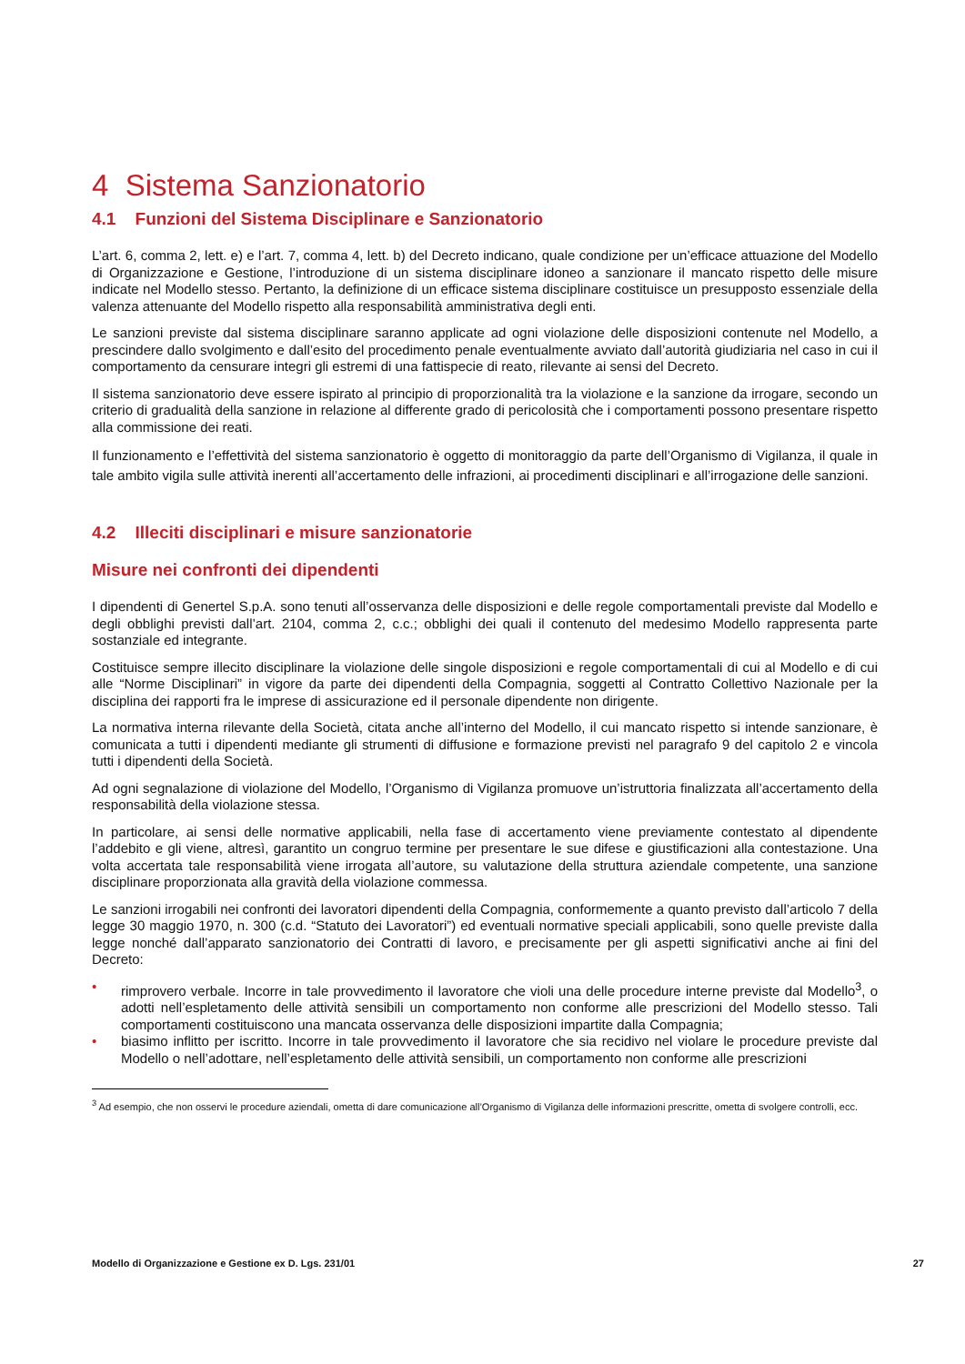4 Sistema Sanzionatorio
4.1 Funzioni del Sistema Disciplinare e Sanzionatorio
L’art. 6, comma 2, lett. e) e l’art. 7, comma 4, lett. b) del Decreto indicano, quale condizione per un’efficace attuazione del Modello di Organizzazione e Gestione, l’introduzione di un sistema disciplinare idoneo a sanzionare il mancato rispetto delle misure indicate nel Modello stesso. Pertanto, la definizione di un efficace sistema disciplinare costituisce un presupposto essenziale della valenza attenuante del Modello rispetto alla responsabilità amministrativa degli enti.
Le sanzioni previste dal sistema disciplinare saranno applicate ad ogni violazione delle disposizioni contenute nel Modello, a prescindere dallo svolgimento e dall’esito del procedimento penale eventualmente avviato dall’autorità giudiziaria nel caso in cui il comportamento da censurare integri gli estremi di una fattispecie di reato, rilevante ai sensi del Decreto.
Il sistema sanzionatorio deve essere ispirato al principio di proporzionalità tra la violazione e la sanzione da irrogare, secondo un criterio di gradualità della sanzione in relazione al differente grado di pericolosità che i comportamenti possono presentare rispetto alla commissione dei reati.
Il funzionamento e l’effettività del sistema sanzionatorio è oggetto di monitoraggio da parte dell’Organismo di Vigilanza, il quale in tale ambito vigila sulle attività inerenti all’accertamento delle infrazioni, ai procedimenti disciplinari e all’irrogazione delle sanzioni.
4.2 Illeciti disciplinari e misure sanzionatorie
Misure nei confronti dei dipendenti
I dipendenti di Genertel S.p.A. sono tenuti all’osservanza delle disposizioni e delle regole comportamentali previste dal Modello e degli obblighi previsti dall’art. 2104, comma 2, c.c.; obblighi dei quali il contenuto del medesimo Modello rappresenta parte sostanziale ed integrante.
Costituisce sempre illecito disciplinare la violazione delle singole disposizioni e regole comportamentali di cui al Modello e di cui alle “Norme Disciplinari” in vigore da parte dei dipendenti della Compagnia, soggetti al Contratto Collettivo Nazionale per la disciplina dei rapporti fra le imprese di assicurazione ed il personale dipendente non dirigente.
La normativa interna rilevante della Società, citata anche all’interno del Modello, il cui mancato rispetto si intende sanzionare, è comunicata a tutti i dipendenti mediante gli strumenti di diffusione e formazione previsti nel paragrafo 9 del capitolo 2 e vincola tutti i dipendenti della Società.
Ad ogni segnalazione di violazione del Modello, l’Organismo di Vigilanza promuove un’istruttoria finalizzata all’accertamento della responsabilità della violazione stessa.
In particolare, ai sensi delle normative applicabili, nella fase di accertamento viene previamente contestato al dipendente l’addebito e gli viene, altresì, garantito un congruo termine per presentare le sue difese e giustificazioni alla contestazione. Una volta accertata tale responsabilità viene irrogata all’autore, su valutazione della struttura aziendale competente, una sanzione disciplinare proporzionata alla gravità della violazione commessa.
Le sanzioni irrogabili nei confronti dei lavoratori dipendenti della Compagnia, conformemente a quanto previsto dall’articolo 7 della legge 30 maggio 1970, n. 300 (c.d. “Statuto dei Lavoratori”) ed eventuali normative speciali applicabili, sono quelle previste dalla legge nonché dall’apparato sanzionatorio dei Contratti di lavoro, e precisamente per gli aspetti significativi anche ai fini del Decreto:
• rimprovero verbale. Incorre in tale provvedimento il lavoratore che violi una delle procedure interne previste dal Modello<sup>3</sup>, o adotti nell’espletamento delle attività sensibili un comportamento non conforme alle prescrizioni del Modello stesso. Tali comportamenti costituiscono una mancata osservanza delle disposizioni impartite dalla Compagnia;
• biasimo inflitto per iscritto. Incorre in tale provvedimento il lavoratore che sia recidivo nel violare le procedure previste dal Modello o nell’adottare, nell’espletamento delle attività sensibili, un comportamento non conforme alle prescrizioni
<sup>3</sup> Ad esempio, che non osservi le procedure aziendali, ometta di dare comunicazione all’Organismo di Vigilanza delle informazioni prescritte, ometta di svolgere controlli, ecc.
Modello di Organizzazione e Gestione ex D. Lgs. 231/01 27